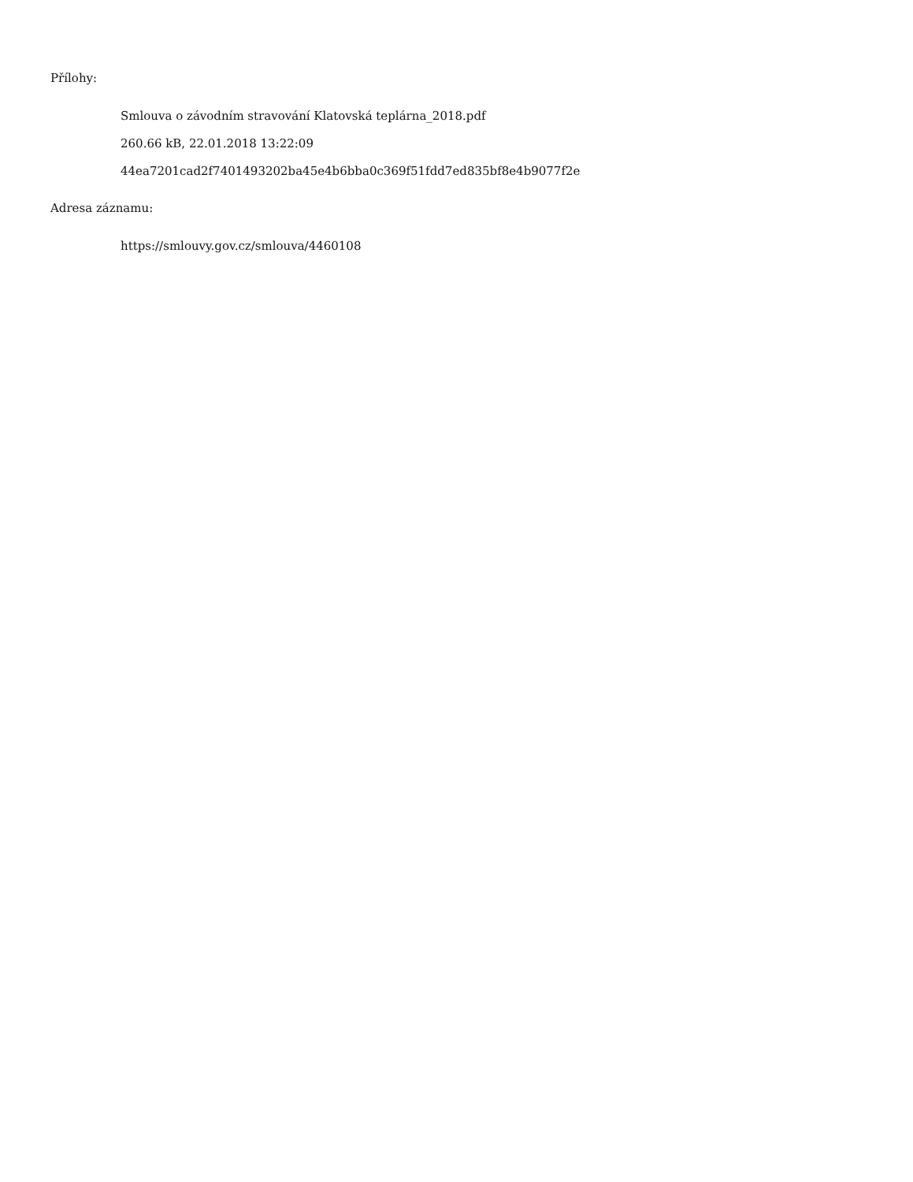Přílohy:
Smlouva o závodním stravování Klatovská teplárna_2018.pdf
260.66 kB, 22.01.2018 13:22:09
44ea7201cad2f7401493202ba45e4b6bba0c369f51fdd7ed835bf8e4b9077f2e
Adresa záznamu:
https://smlouvy.gov.cz/smlouva/4460108